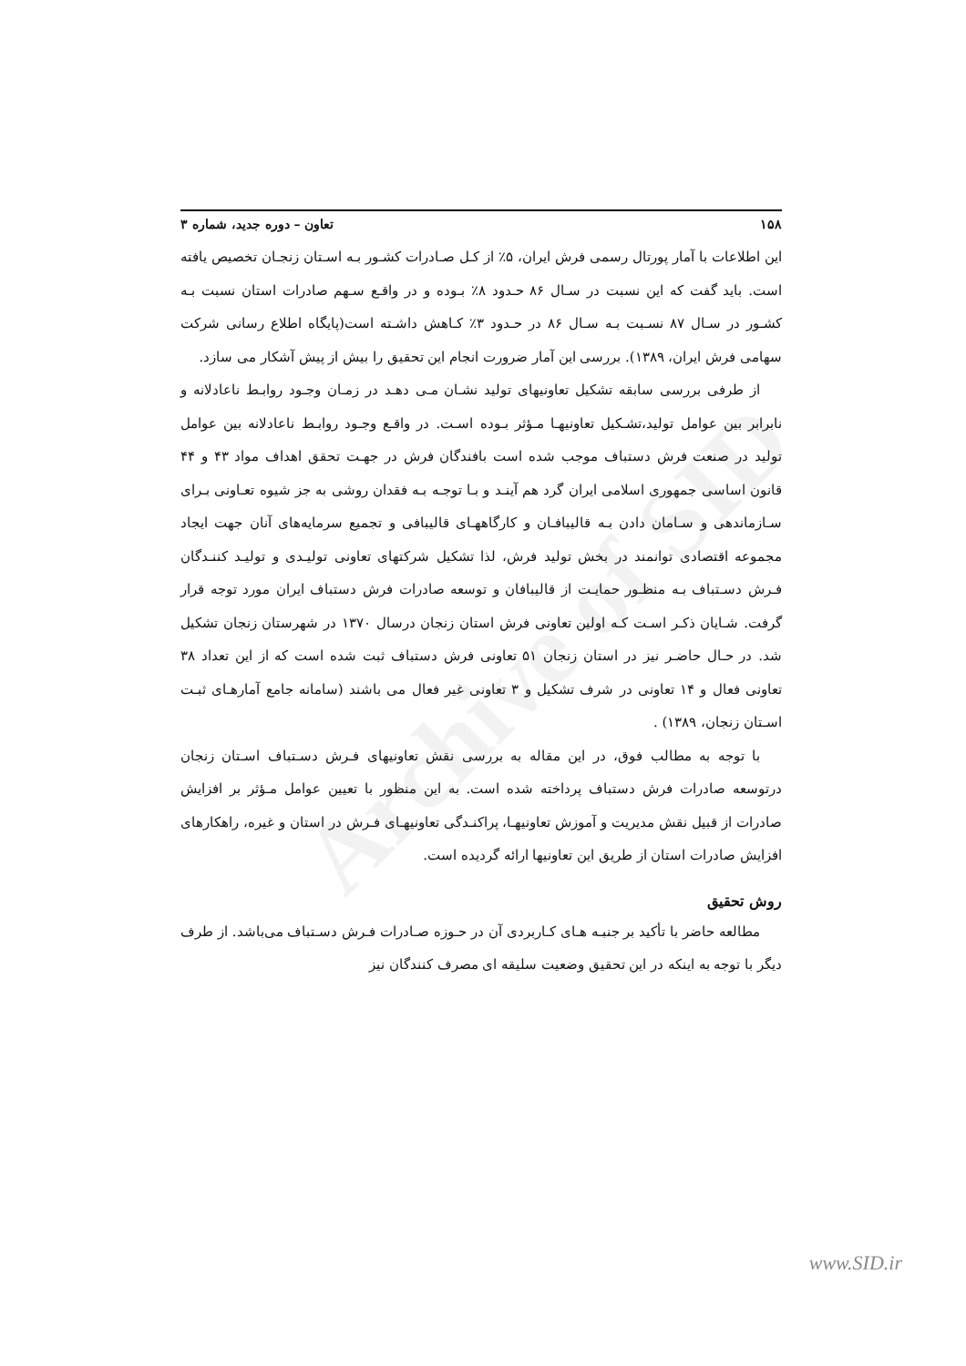Archive of SID
۱۵۸ تعاون – دوره جدید، شماره ۳
این اطلاعات با آمار پورتال رسمی فرش ایران، ۵٪ از کـل صـادرات کشـور بـه اسـتان زنجـان تخصیص یافته است. باید گفت که این نسبت در سـال ۸۶ حـدود ۸٪ بـوده و در واقـع سـهم صادرات استان نسبت بـه کشـور در سـال ۸۷ نسـبت بـه سـال ۸۶ در حـدود ۳٪ کـاهش داشـته است(پایگاه اطلاع رسانی شرکت سهامی فرش ایران، ۱۳۸۹). بررسی این آمار ضرورت انجام این تحقیق را بیش از پیش آشکار می سازد.
از طرفی بررسی سابقه تشکیل تعاونیهای تولید نشـان مـی دهـد در زمـان وجـود روابـط ناعادلانه و نابرابر بین عوامل تولید،تشـکیل تعاونیهـا مـؤثر بـوده اسـت. در واقـع وجـود روابـط ناعادلانه بین عوامل تولید در صنعت فرش دستباف موجب شده است بافندگان فرش در جهـت تحقق اهداف مواد ۴۳ و ۴۴ قانون اساسی جمهوری اسلامی ایران گرد هم آینـد و بـا توجـه بـه فقدان روشی به جز شیوه تعـاونی بـرای سـازماندهی و سـامان دادن بـه قالیبافـان و کارگاههـای قالیبافی و تجمیع سرمایه‌های آنان جهت ایجاد مجموعه اقتصادی توانمند در بخش تولید فرش، لذا تشکیل شرکتهای تعاونی تولیـدی و تولیـد کننـدگان فـرش دسـتباف بـه منظـور حمایـت از قالیبافان و توسعه صادرات فرش دستباف ایران مورد توجه قرار گرفت. شـایان ذکـر اسـت کـه اولین تعاونی فرش استان زنجان درسال ۱۳۷۰ در شهرستان زنجان تشکیل شد. در حـال حاضـر نیز در استان زنجان ۵۱ تعاونی فرش دستباف ثبت شده است که از این تعداد ۳۸ تعاونی فعال و ۱۴ تعاونی در شرف تشکیل و ۳ تعاونی غیر فعال می باشند (سامانه جامع آمارهـای ثبـت اسـتان زنجان، ۱۳۸۹) .
با توجه به مطالب فوق، در این مقاله به بررسی نقش تعاونیهای فـرش دسـتباف اسـتان زنجان درتوسعه صادرات فرش دستباف پرداخته شده است. به این منظور با تعیین عوامل مـؤثر بر افزایش صادرات از قبیل نقش مدیریت و آموزش تعاونیهـا، پراکنـدگی تعاونیهـای فـرش در استان و غیره، راهکارهای افزایش صادرات استان از طریق این تعاونیها ارائه گردیده است.
روش تحقیق
مطالعه حاضر با تأکید بر جنبـه هـای کـاربردی آن در حـوزه صـادرات فـرش دسـتباف می‌باشد. از طرف دیگر با توجه به اینکه در این تحقیق وضعیت سلیقه ای مصرف کنندگان نیز
www.SID.ir